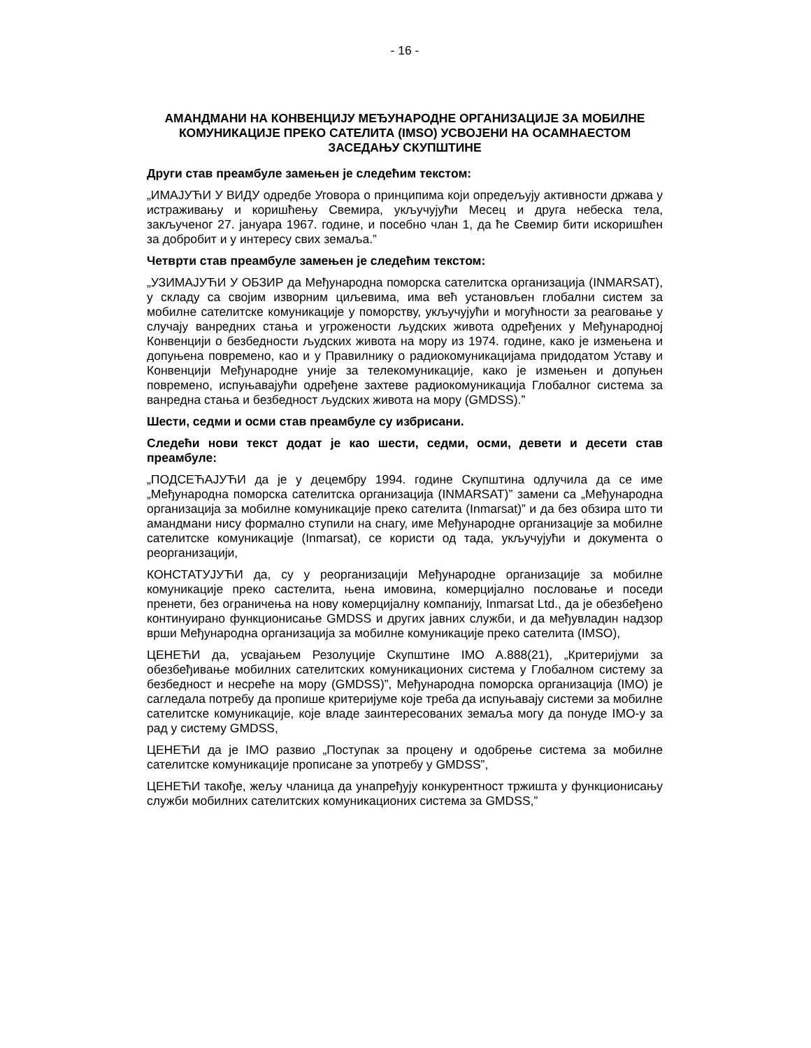- 16 -
АМАНДМАНИ НА КОНВЕНЦИЈУ МЕЂУНАРОДНЕ ОРГАНИЗАЦИЈЕ ЗА МОБИЛНЕ КОМУНИКАЦИЈЕ ПРЕКО САТЕЛИТА (IMSO) УСВОЈЕНИ НА ОСАМНАЕСТОМ ЗАСЕДАЊУ СКУПШТИНЕ
Други став преамбуле замењен је следећим текстом:
„ИМАЈУЋИ У ВИДУ одредбе Уговора о принципима који опредељују активности држава у истраживању и коришћењу Свемира, укључујући Месец и друга небеска тела, закљученог 27. јануара 1967. године, и посебно члан 1, да ће Свемир бити искоришћен за добробит и у интересу свих земаља.”
Четврти став преамбуле замењен је следећим текстом:
„УЗИМАЈУЋИ У ОБЗИР да Међународна поморска сателитска организација (INMARSAT), у складу са својим изворним циљевима, има већ установљен глобални систем за мобилне сателитске комуникације у поморству, укључујући и могућности за реаговање у случају ванредних стања и угрожености људских живота одређених у Међународној Конвенцији о безбедности људских живота на мору из 1974. године, како је измењена и допуњена повремено, као и у Правилнику о радиокомуникацијама придодатом Уставу и Конвенцији Међународне уније за телекомуникације, како је измењен и допуњен повремено, испуњавајући одређене захтеве радиокомуникација Глобалног система за ванредна стања и безбедност људских живота на мору (GMDSS).”
Шести, седми и осми став преамбуле су избрисани.
Следећи нови текст додат је као шести, седми, осми, девети и десети став преамбуле:
„ПОДСЕЋАЈУЋИ да је у децембру 1994. године Скупштина одлучила да се име „Међународна поморска сателитска организација (INMARSAT)” замени са „Међународна организација за мобилне комуникације преко сателита (Inmarsat)” и да без обзира што ти амандмани нису формално ступили на снагу, име Међународне организације за мобилне сателитске комуникације (Inmarsat), се користи од тада, укључујући и документа о реорганизацији,
КОНСТАТУЈУЋИ да, су у реорганизацији Међународне организације за мобилне комуникације преко састелита, њена имовина, комерцијално пословање и поседи пренети, без ограничења на нову комерцијалну компанију, Inmarsat Ltd., да је обезбеђено континуирано функционисање GMDSS и других јавних служби, и да међувладин надзор врши Међународна организација за мобилне комуникације преко сателита (IMSO),
ЦЕНЕЋИ да, усвајањем Резолуције Скупштине IMO A.888(21), „Критеријуми за обезбеђивање мобилних сателитских комуникационих система у Глобалном систему за безбедност и несреће на мору (GMDSS)”, Међународна поморска организација (IMO) је сагледала потребу да пропише критеријуме које треба да испуњавају системи за мобилне сателитске комуникације, које владе заинтересованих земаља могу да понуде IMO-у за рад у систему GMDSS,
ЦЕНЕЋИ да је IMO развио „Поступак за процену и одобрење система за мобилне сателитске комуникације прописане за употребу у GMDSS”,
ЦЕНЕЋИ такође, жељу чланица да унапређују конкурентност тржишта у функционисању служби мобилних сателитских комуникационих система за GMDSS,”